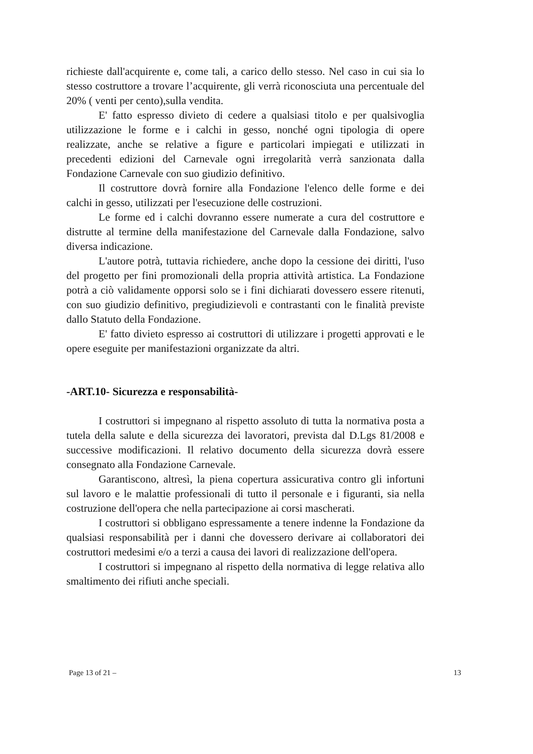richieste dall'acquirente e, come tali, a carico dello stesso. Nel caso in cui sia lo stesso costruttore a trovare l’acquirente, gli verrà riconosciuta una percentuale del 20% ( venti per cento),sulla vendita.
E' fatto espresso divieto di cedere a qualsiasi titolo e per qualsivoglia utilizzazione le forme e i calchi in gesso, nonché ogni tipologia di opere realizzate, anche se relative a figure e particolari impiegati e utilizzati in precedenti edizioni del Carnevale ogni irregolarità verrà sanzionata dalla Fondazione Carnevale con suo giudizio definitivo.
Il costruttore dovrà fornire alla Fondazione l'elenco delle forme e dei calchi in gesso, utilizzati per l'esecuzione delle costruzioni.
Le forme ed i calchi dovranno essere numerate a cura del costruttore e distrutte al termine della manifestazione del Carnevale dalla Fondazione, salvo diversa indicazione.
L'autore potrà, tuttavia richiedere, anche dopo la cessione dei diritti, l'uso del progetto per fini promozionali della propria attività artistica. La Fondazione potrà a ciò validamente opporsi solo se i fini dichiarati dovessero essere ritenuti, con suo giudizio definitivo, pregiudizievoli e contrastanti con le finalità previste dallo Statuto della Fondazione.
E' fatto divieto espresso ai costruttori di utilizzare i progetti approvati e le opere eseguite per manifestazioni organizzate da altri.
-ART.10- Sicurezza e responsabilità-
I costruttori si impegnano al rispetto assoluto di tutta la normativa posta a tutela della salute e della sicurezza dei lavoratori, prevista dal D.Lgs 81/2008 e successive modificazioni. Il relativo documento della sicurezza dovrà essere consegnato alla Fondazione Carnevale.
Garantiscono, altresì, la piena copertura assicurativa contro gli infortuni sul lavoro e le malattie professionali di tutto il personale e i figuranti, sia nella costruzione dell'opera che nella partecipazione ai corsi mascherati.
I costruttori si obbligano espressamente a tenere indenne la Fondazione da qualsiasi responsabilità per i danni che dovessero derivare ai collaboratori dei costruttori medesimi e/o a terzi a causa dei lavori di realizzazione dell'opera.
I costruttori si impegnano al rispetto della normativa di legge relativa allo smaltimento dei rifiuti anche speciali.
Page 13 of 21 – 13